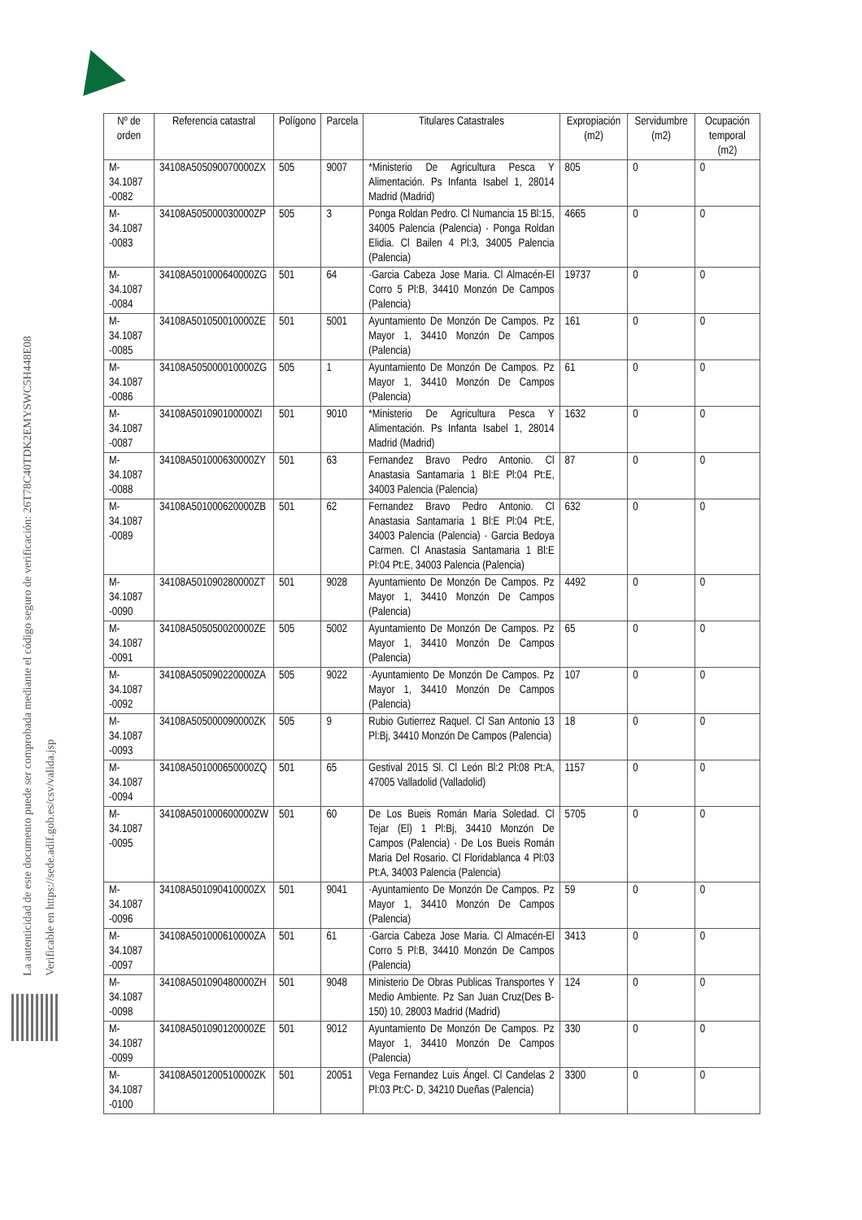La autenticidad de este documento puede ser comprobada mediante el código seguro de verificación: 26T78C40TDK2EMYSWC5H448E08
Verificable en https://sede.adif.gob.es/csv/valida.jsp
| Nº de orden | Referencia catastral | Polígono | Parcela | Titulares Catastrales | Expropiación (m2) | Servidumbre (m2) | Ocupación temporal (m2) |
| --- | --- | --- | --- | --- | --- | --- | --- |
| M-34.1087 -0082 | 34108A505090070000ZX | 505 | 9007 | *Ministerio De Agricultura Pesca Y Alimentación. Ps Infanta Isabel 1, 28014 Madrid (Madrid) | 805 | 0 | 0 |
| M-34.1087 -0083 | 34108A505000030000ZP | 505 | 3 | Ponga Roldan Pedro. Cl Numancia 15 Bl:15, 34005 Palencia (Palencia) · Ponga Roldan Elidia. Cl Bailen 4 Pl:3, 34005 Palencia (Palencia) | 4665 | 0 | 0 |
| M-34.1087 -0084 | 34108A501000640000ZG | 501 | 64 | ·Garcia Cabeza Jose Maria. Cl Almacén-El Corro 5 Pl:B, 34410 Monzón De Campos (Palencia) | 19737 | 0 | 0 |
| M-34.1087 -0085 | 34108A501050010000ZE | 501 | 5001 | Ayuntamiento De Monzón De Campos. Pz Mayor 1, 34410 Monzón De Campos (Palencia) | 161 | 0 | 0 |
| M-34.1087 -0086 | 34108A505000010000ZG | 505 | 1 | Ayuntamiento De Monzón De Campos. Pz Mayor 1, 34410 Monzón De Campos (Palencia) | 61 | 0 | 0 |
| M-34.1087 -0087 | 34108A501090100000ZI | 501 | 9010 | *Ministerio De Agricultura Pesca Y Alimentación. Ps Infanta Isabel 1, 28014 Madrid (Madrid) | 1632 | 0 | 0 |
| M-34.1087 -0088 | 34108A501000630000ZY | 501 | 63 | Fernandez Bravo Pedro Antonio. Cl Anastasia Santamaria 1 Bl:E Pl:04 Pt:E, 34003 Palencia (Palencia) | 87 | 0 | 0 |
| M-34.1087 -0089 | 34108A501000620000ZB | 501 | 62 | Fernandez Bravo Pedro Antonio. Cl Anastasia Santamaria 1 Bl:E Pl:04 Pt:E, 34003 Palencia (Palencia) · Garcia Bedoya Carmen. Cl Anastasia Santamaria 1 Bl:E Pl:04 Pt:E, 34003 Palencia (Palencia) | 632 | 0 | 0 |
| M-34.1087 -0090 | 34108A501090280000ZT | 501 | 9028 | Ayuntamiento De Monzón De Campos. Pz Mayor 1, 34410 Monzón De Campos (Palencia) | 4492 | 0 | 0 |
| M-34.1087 -0091 | 34108A505050020000ZE | 505 | 5002 | Ayuntamiento De Monzón De Campos. Pz Mayor 1, 34410 Monzón De Campos (Palencia) | 65 | 0 | 0 |
| M-34.1087 -0092 | 34108A505090220000ZA | 505 | 9022 | ·Ayuntamiento De Monzón De Campos. Pz Mayor 1, 34410 Monzón De Campos (Palencia) | 107 | 0 | 0 |
| M-34.1087 -0093 | 34108A505000090000ZK | 505 | 9 | Rubio Gutierrez Raquel. Cl San Antonio 13 Pl:Bj, 34410 Monzón De Campos (Palencia) | 18 | 0 | 0 |
| M-34.1087 -0094 | 34108A501000650000ZQ | 501 | 65 | Gestival 2015 Sl. Cl León Bl:2 Pl:08 Pt:A, 47005 Valladolid (Valladolid) | 1157 | 0 | 0 |
| M-34.1087 -0095 | 34108A501000600000ZW | 501 | 60 | De Los Bueis Román Maria Soledad. Cl Tejar (El) 1 Pl:Bj, 34410 Monzón De Campos (Palencia) · De Los Bueis Román Maria Del Rosario. Cl Floridablanca 4 Pl:03 Pt:A, 34003 Palencia (Palencia) | 5705 | 0 | 0 |
| M-34.1087 -0096 | 34108A501090410000ZX | 501 | 9041 | ·Ayuntamiento De Monzón De Campos. Pz Mayor 1, 34410 Monzón De Campos (Palencia) | 59 | 0 | 0 |
| M-34.1087 -0097 | 34108A501000610000ZA | 501 | 61 | ·Garcia Cabeza Jose Maria. Cl Almacén-El Corro 5 Pl:B, 34410 Monzón De Campos (Palencia) | 3413 | 0 | 0 |
| M-34.1087 -0098 | 34108A501090480000ZH | 501 | 9048 | Ministerio De Obras Publicas Transportes Y Medio Ambiente. Pz San Juan Cruz(Des B-150) 10, 28003 Madrid (Madrid) | 124 | 0 | 0 |
| M-34.1087 -0099 | 34108A501090120000ZE | 501 | 9012 | Ayuntamiento De Monzón De Campos. Pz Mayor 1, 34410 Monzón De Campos (Palencia) | 330 | 0 | 0 |
| M-34.1087 -0100 | 34108A501200510000ZK | 501 | 20051 | Vega Fernandez Luis Ángel. Cl Candelas 2 Pl:03 Pt:C- D, 34210 Dueñas (Palencia) | 3300 | 0 | 0 |